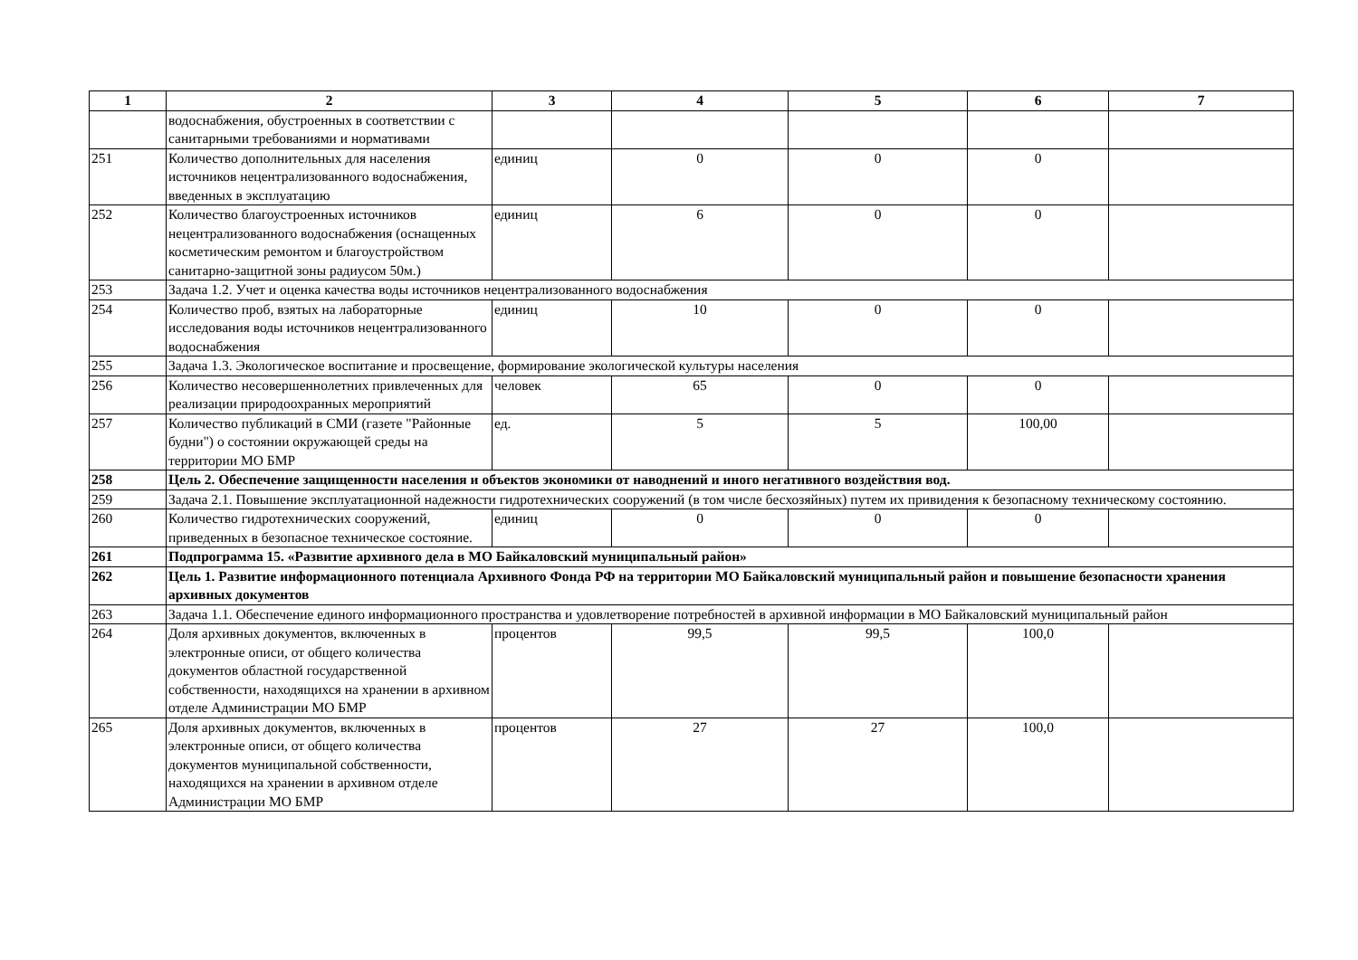| 1 | 2 | 3 | 4 | 5 | 6 | 7 |
| --- | --- | --- | --- | --- | --- | --- |
| | водоснабжения, обустроенных в соответствии с санитарными требованиями и нормативами | | | | | |
| 251 | Количество дополнительных для населения источников нецентрализованного водоснабжения, введенных в эксплуатацию | единиц | 0 | 0 | 0 | |
| 252 | Количество благоустроенных источников нецентрализованного водоснабжения (оснащенных косметическим ремонтом и благоустройством санитарно-защитной зоны радиусом 50м.) | единиц | 6 | 0 | 0 | |
| 253 | Задача 1.2. Учет и оценка качества воды источников нецентрализованного водоснабжения | | | | | |
| 254 | Количество проб, взятых на лабораторные исследования воды источников нецентрализованного водоснабжения | единиц | 10 | 0 | 0 | |
| 255 | Задача 1.3. Экологическое воспитание и просвещение, формирование экологической культуры населения | | | | | |
| 256 | Количество несовершеннолетних привлеченных для реализации природоохранных мероприятий | человек | 65 | 0 | 0 | |
| 257 | Количество публикаций в СМИ (газете "Районные будни") о состоянии окружающей среды на территории МО БМР | ед. | 5 | 5 | 100,00 | |
| 258 | Цель 2. Обеспечение защищенности населения и объектов экономики от наводнений и иного негативного воздействия вод. | | | | | |
| 259 | Задача 2.1. Повышение эксплуатационной надежности гидротехнических сооружений (в том числе бесхозяйных) путем их привидения к безопасному техническому состоянию. | | | | | |
| 260 | Количество гидротехнических сооружений, приведенных в безопасное техническое состояние. | единиц | 0 | 0 | 0 | |
| 261 | Подпрограмма 15. «Развитие архивного дела в МО Байкаловский муниципальный район» | | | | | |
| 262 | Цель 1. Развитие информационного потенциала Архивного Фонда РФ на территории МО Байкаловский муниципальный район и повышение безопасности хранения архивных документов | | | | | |
| 263 | Задача 1.1. Обеспечение единого информационного пространства и удовлетворение потребностей в архивной информации в МО Байкаловский муниципальный район | | | | | |
| 264 | Доля архивных документов, включенных в электронные описи, от общего количества документов областной государственной собственности, находящихся на хранении в архивном отделе Администрации МО БМР | процентов | 99,5 | 99,5 | 100,0 | |
| 265 | Доля архивных документов, включенных в электронные описи, от общего количества документов муниципальной собственности, находящихся на хранении в архивном отделе Администрации МО БМР | процентов | 27 | 27 | 100,0 | |